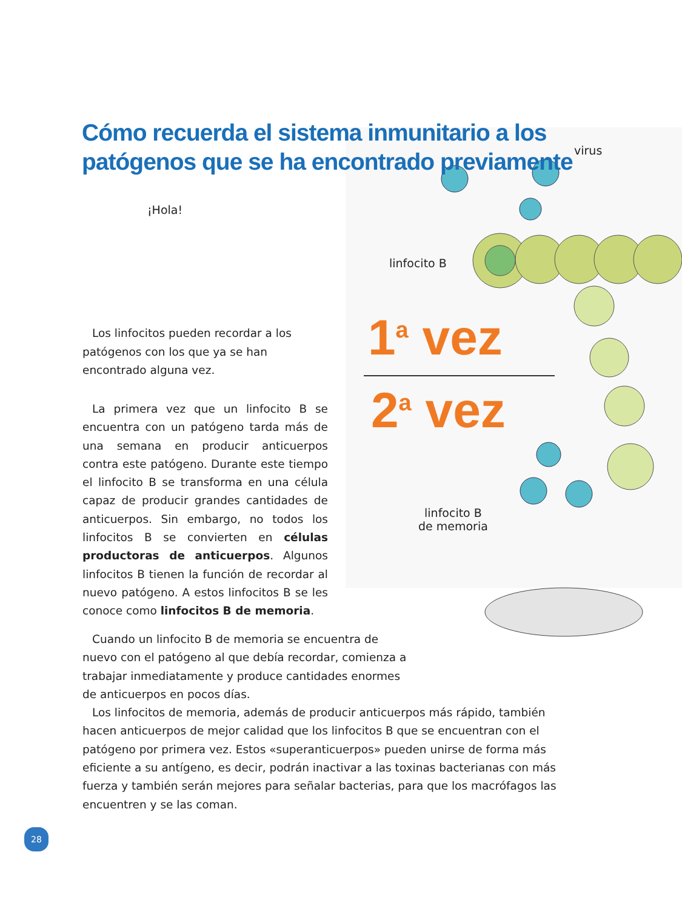Cómo recuerda el sistema inmunitario a los patógenos que se ha encontrado previamente
virus
¡Hola!
linfocito B
1<sup>a</sup> vez
2<sup>a</sup> vez
linfocito B
de memoria
Los linfocitos pueden recordar a los patógenos con los que ya se han encontrado alguna vez.
La primera vez que un linfocito B se encuentra con un patógeno tarda más de una semana en producir anticuerpos contra este patógeno. Durante este tiempo el linfocito B se transforma en una célula capaz de producir grandes cantidades de anticuerpos. Sin embargo, no todos los linfocitos B se convierten en células productoras de anticuerpos. Algunos linfocitos B tienen la función de recordar al nuevo patógeno. A estos linfocitos B se les conoce como linfocitos B de memoria.
Cuando un linfocito B de memoria se encuentra de nuevo con el patógeno al que debía recordar, comienza a trabajar inmediatamente y produce cantidades enormes de anticuerpos en pocos días.
Los linfocitos de memoria, además de producir anticuerpos más rápido, también hacen anticuerpos de mejor calidad que los linfocitos B que se encuentran con el patógeno por primera vez. Estos «superanticuerpos» pueden unirse de forma más eficiente a su antígeno, es decir, podrán inactivar a las toxinas bacterianas con más fuerza y también serán mejores para señalar bacterias, para que los macrófagos las encuentren y se las coman.
28